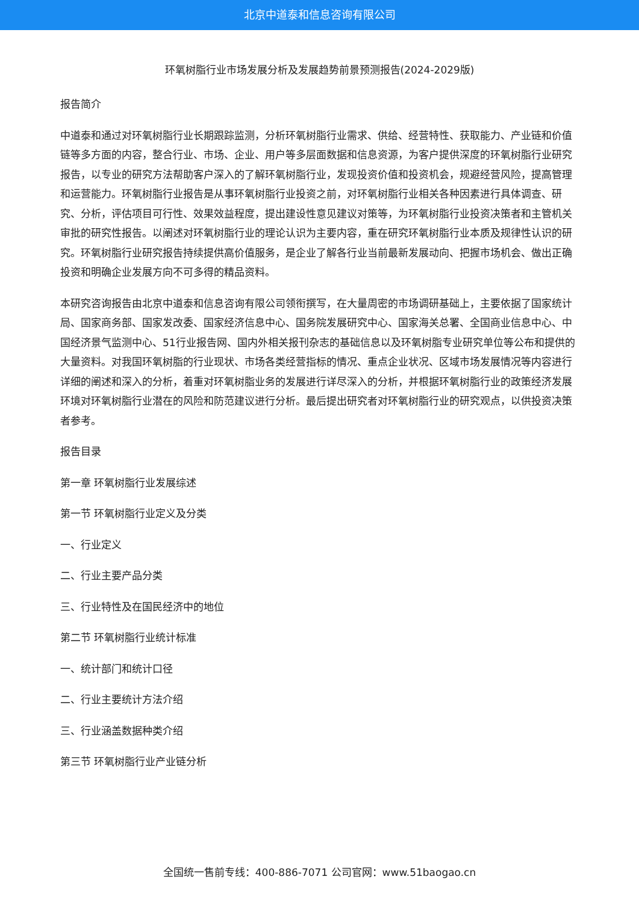北京中道泰和信息咨询有限公司
环氧树脂行业市场发展分析及发展趋势前景预测报告(2024-2029版)
报告简介
中道泰和通过对环氧树脂行业长期跟踪监测，分析环氧树脂行业需求、供给、经营特性、获取能力、产业链和价值链等多方面的内容，整合行业、市场、企业、用户等多层面数据和信息资源，为客户提供深度的环氧树脂行业研究报告，以专业的研究方法帮助客户深入的了解环氧树脂行业，发现投资价值和投资机会，规避经营风险，提高管理和运营能力。环氧树脂行业报告是从事环氧树脂行业投资之前，对环氧树脂行业相关各种因素进行具体调查、研究、分析，评估项目可行性、效果效益程度，提出建设性意见建议对策等，为环氧树脂行业投资决策者和主管机关审批的研究性报告。以阐述对环氧树脂行业的理论认识为主要内容，重在研究环氧树脂行业本质及规律性认识的研究。环氧树脂行业研究报告持续提供高价值服务，是企业了解各行业当前最新发展动向、把握市场机会、做出正确投资和明确企业发展方向不可多得的精品资料。
本研究咨询报告由北京中道泰和信息咨询有限公司领衔撰写，在大量周密的市场调研基础上，主要依据了国家统计局、国家商务部、国家发改委、国家经济信息中心、国务院发展研究中心、国家海关总署、全国商业信息中心、中国经济景气监测中心、51行业报告网、国内外相关报刊杂志的基础信息以及环氧树脂专业研究单位等公布和提供的大量资料。对我国环氧树脂的行业现状、市场各类经营指标的情况、重点企业状况、区域市场发展情况等内容进行详细的阐述和深入的分析，着重对环氧树脂业务的发展进行详尽深入的分析，并根据环氧树脂行业的政策经济发展环境对环氧树脂行业潜在的风险和防范建议进行分析。最后提出研究者对环氧树脂行业的研究观点，以供投资决策者参考。
报告目录
第一章 环氧树脂行业发展综述
第一节 环氧树脂行业定义及分类
一、行业定义
二、行业主要产品分类
三、行业特性及在国民经济中的地位
第二节 环氧树脂行业统计标准
一、统计部门和统计口径
二、行业主要统计方法介绍
三、行业涵盖数据种类介绍
第三节 环氧树脂行业产业链分析
全国统一售前专线：400-886-7071 公司官网：www.51baogao.cn